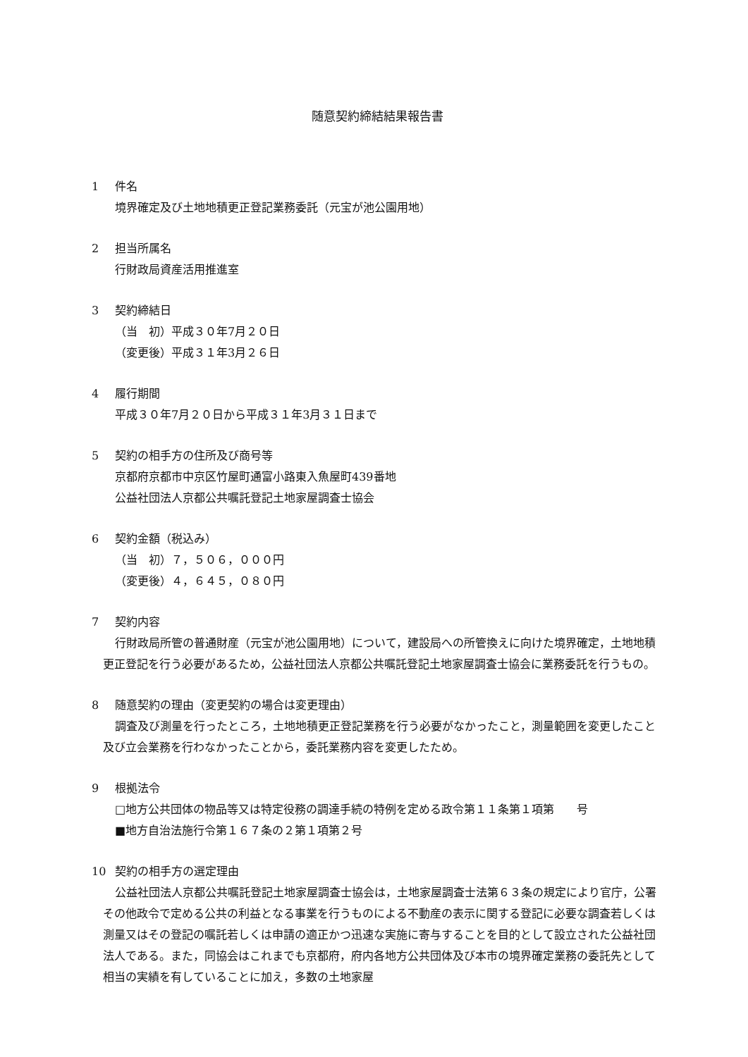随意契約締結結果報告書
1 件名
境界確定及び土地地積更正登記業務委託（元宝が池公園用地）
2 担当所属名
行財政局資産活用推進室
3 契約締結日
（当　初）平成３０年7月２０日
（変更後）平成３１年3月２６日
4 履行期間
平成３０年7月２０日から平成３１年3月３１日まで
5 契約の相手方の住所及び商号等
京都府京都市中京区竹屋町通富小路東入魚屋町439番地
公益社団法人京都公共嘱託登記土地家屋調査士協会
6 契約金額（税込み）
（当　初）７，５０６，０００円
（変更後）４，６４５，０８０円
7 契約内容
行財政局所管の普通財産（元宝が池公園用地）について，建設局への所管換えに向けた境界確定，土地地積更正登記を行う必要があるため，公益社団法人京都公共嘱託登記土地家屋調査士協会に業務委託を行うもの。
8 随意契約の理由（変更契約の場合は変更理由）
調査及び測量を行ったところ，土地地積更正登記業務を行う必要がなかったこと，測量範囲を変更したこと及び立会業務を行わなかったことから，委託業務内容を変更したため。
9 根拠法令
□地方公共団体の物品等又は特定役務の調達手続の特例を定める政令第１１条第１項第　　号
■地方自治法施行令第１６７条の２第１項第２号
10 契約の相手方の選定理由
公益社団法人京都公共嘱託登記土地家屋調査士協会は，土地家屋調査士法第６３条の規定により官庁，公署その他政令で定める公共の利益となる事業を行うものによる不動産の表示に関する登記に必要な調査若しくは測量又はその登記の嘱託若しくは申請の適正かつ迅速な実施に寄与することを目的として設立された公益社団法人である。また，同協会はこれまでも京都府，府内各地方公共団体及び本市の境界確定業務の委託先として相当の実績を有していることに加え，多数の土地家屋